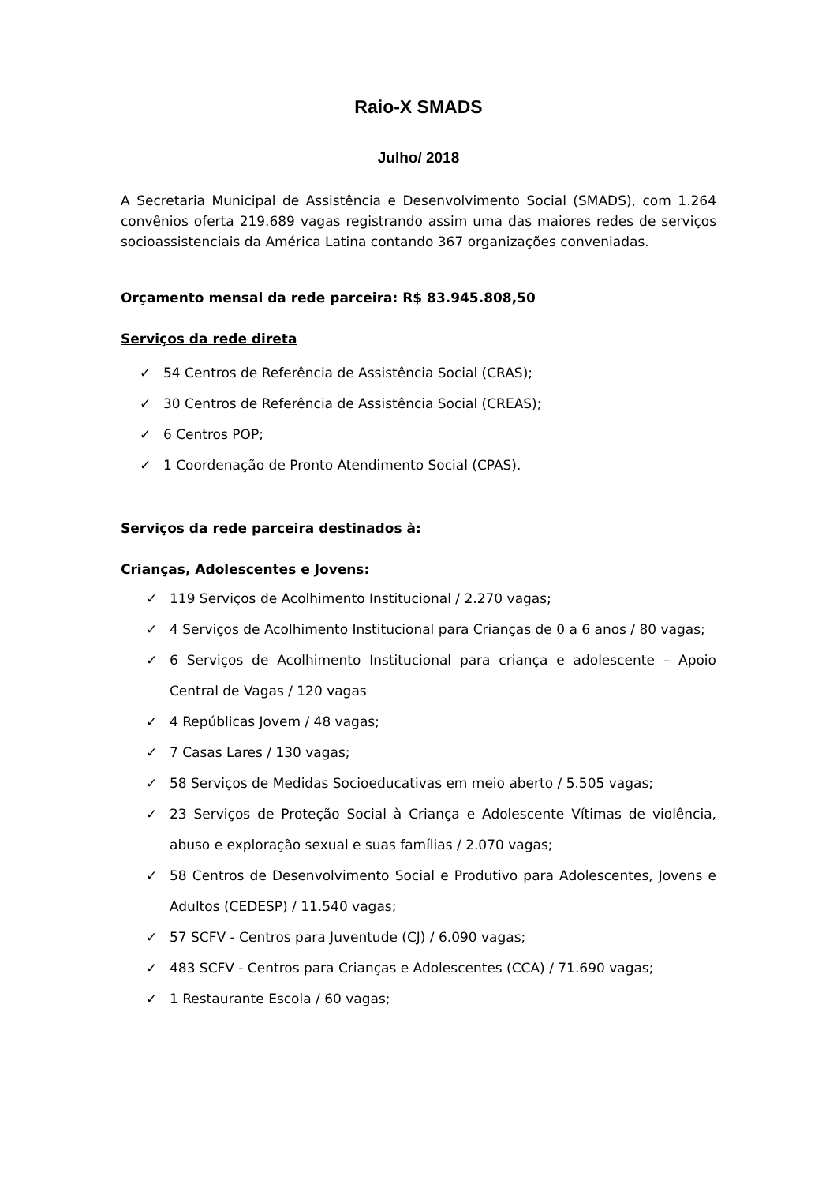Raio-X SMADS
Julho/ 2018
A Secretaria Municipal de Assistência e Desenvolvimento Social (SMADS), com 1.264 convênios oferta 219.689 vagas registrando assim uma das maiores redes de serviços socioassistenciais da América Latina contando 367 organizações conveniadas.
Orçamento mensal da rede parceira: R$ 83.945.808,50
Serviços da rede direta
✓ 54 Centros de Referência de Assistência Social (CRAS);
✓ 30 Centros de Referência de Assistência Social (CREAS);
✓ 6 Centros POP;
✓ 1 Coordenação de Pronto Atendimento Social (CPAS).
Serviços da rede parceira destinados à:
Crianças, Adolescentes e Jovens:
✓ 119 Serviços de Acolhimento Institucional / 2.270 vagas;
✓ 4 Serviços de Acolhimento Institucional para Crianças de 0 a 6 anos / 80 vagas;
✓ 6 Serviços de Acolhimento Institucional para criança e adolescente – Apoio Central de Vagas / 120 vagas
✓ 4 Repúblicas Jovem / 48 vagas;
✓ 7 Casas Lares / 130 vagas;
✓ 58 Serviços de Medidas Socioeducativas em meio aberto / 5.505 vagas;
✓ 23 Serviços de Proteção Social à Criança e Adolescente Vítimas de violência, abuso e exploração sexual e suas famílias / 2.070 vagas;
✓ 58 Centros de Desenvolvimento Social e Produtivo para Adolescentes, Jovens e Adultos (CEDESP) / 11.540 vagas;
✓ 57 SCFV - Centros para Juventude (CJ) / 6.090 vagas;
✓ 483 SCFV - Centros para Crianças e Adolescentes (CCA) / 71.690 vagas;
✓ 1 Restaurante Escola / 60 vagas;